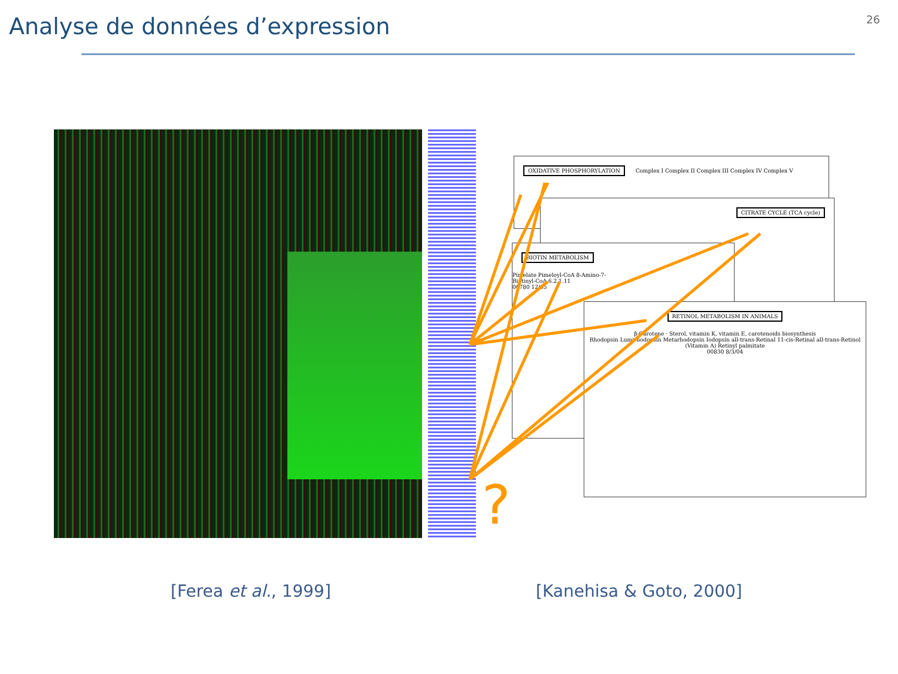Analyse de données d’expression
26
OXIDATIVE PHOSPHORYLATION Complex I Complex II Complex III Complex IV Complex V
CITRATE CYCLE (TCA cycle)
BIOTIN METABOLISM
Pimelate Pimeloyl-CoA 8-Amino-7-
Biotinyl-CoA 6.2.1.11
00780 12/05
RETINOL METABOLISM IN ANIMALS
β-Carotene · Sterol, vitamin K, vitamin E, carotenoids biosynthesis
Rhodopsin Lumirhodopsin Metarhodopsin Iodopsin all-trans-Retinal 11-cis-Retinal all-trans-Retinol (Vitamin A) Retinyl palmitate
00830 8/3/04
?
[Ferea et al., 1999] [Kanehisa & Goto, 2000]